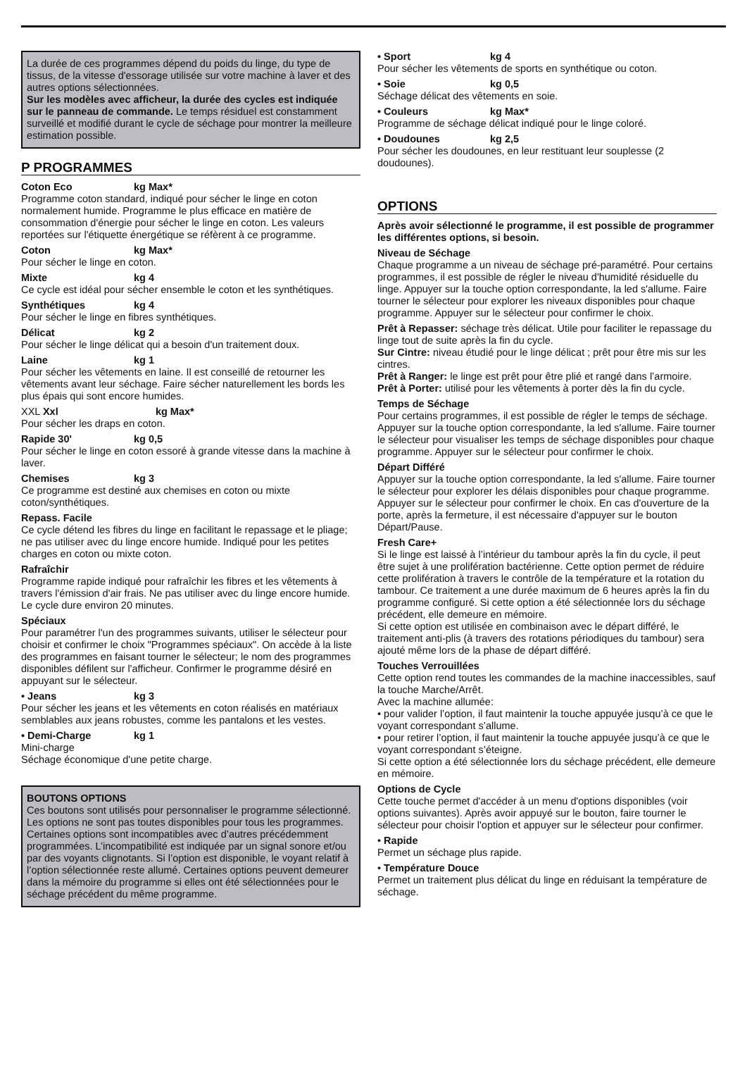La durée de ces programmes dépend du poids du linge, du type de tissus, de la vitesse d'essorage utilisée sur votre machine à laver et des autres options sélectionnées.
Sur les modèles avec afficheur, la durée des cycles est indiquée sur le panneau de commande. Le temps résiduel est constamment surveillé et modifié durant le cycle de séchage pour montrer la meilleure estimation possible.
P PROGRAMMES
Coton Eco kg Max*
Programme coton standard, indiqué pour sécher le linge en coton normalement humide. Programme le plus efficace en matière de consommation d'énergie pour sécher le linge en coton. Les valeurs reportées sur l'étiquette énergétique se réfèrent à ce programme.
Coton kg Max*
Pour sécher le linge en coton.
Mixte kg 4
Ce cycle est idéal pour sécher ensemble le coton et les synthétiques.
Synthétiques kg 4
Pour sécher le linge en fibres synthétiques.
Délicat kg 2
Pour sécher le linge délicat qui a besoin d'un traitement doux.
Laine kg 1
Pour sécher les vêtements en laine. Il est conseillé de retourner les vêtements avant leur séchage. Faire sécher naturellement les bords les plus épais qui sont encore humides.
XXL Xxl kg Max*
Pour sécher les draps en coton.
Rapide 30' kg 0,5
Pour sécher le linge en coton essoré à grande vitesse dans la machine à laver.
Chemises kg 3
Ce programme est destiné aux chemises en coton ou mixte coton/synthétiques.
Repass. Facile
Ce cycle détend les fibres du linge en facilitant le repassage et le pliage; ne pas utiliser avec du linge encore humide. Indiqué pour les petites charges en coton ou mixte coton.
Rafraîchir
Programme rapide indiqué pour rafraîchir les fibres et les vêtements à travers l'émission d'air frais. Ne pas utiliser avec du linge encore humide.
Le cycle dure environ 20 minutes.
Spéciaux
Pour paramétrer l'un des programmes suivants, utiliser le sélecteur pour choisir et confirmer le choix "Programmes spéciaux". On accède à la liste des programmes en faisant tourner le sélecteur; le nom des programmes disponibles défilent sur l'afficheur. Confirmer le programme désiré en appuyant sur le sélecteur.
• Jeans kg 3
Pour sécher les jeans et les vêtements en coton réalisés en matériaux semblables aux jeans robustes, comme les pantalons et les vestes.
• Demi-Charge kg 1
Mini-charge
Séchage économique d'une petite charge.
BOUTONS OPTIONS
Ces boutons sont utilisés pour personnaliser le programme sélectionné.
Les options ne sont pas toutes disponibles pour tous les programmes. Certaines options sont incompatibles avec d’autres précédemment programmées. L’incompatibilité est indiquée par un signal sonore et/ou par des voyants clignotants. Si l’option est disponible, le voyant relatif à l’option sélectionnée reste allumé. Certaines options peuvent demeurer dans la mémoire du programme si elles ont été sélectionnées pour le séchage précédent du même programme.
• Sport kg 4
Pour sécher les vêtements de sports en synthétique ou coton.
• Soie kg 0,5
Séchage délicat des vêtements en soie.
• Couleurs kg Max*
Programme de séchage délicat indiqué pour le linge coloré.
• Doudounes kg 2,5
Pour sécher les doudounes, en leur restituant leur souplesse (2 doudounes).
OPTIONS
Après avoir sélectionné le programme, il est possible de programmer les différentes options, si besoin.
Niveau de Séchage
Chaque programme a un niveau de séchage pré-paramétré. Pour certains programmes, il est possible de régler le niveau d'humidité résiduelle du linge. Appuyer sur la touche option correspondante, la led s'allume. Faire tourner le sélecteur pour explorer les niveaux disponibles pour chaque programme. Appuyer sur le sélecteur pour confirmer le choix.
Prêt à Repasser: séchage très délicat. Utile pour faciliter le repassage du linge tout de suite après la fin du cycle.
Sur Cintre: niveau étudié pour le linge délicat ; prêt pour être mis sur les cintres.
Prêt à Ranger: le linge est prêt pour être plié et rangé dans l’armoire.
Prêt à Porter: utilisé pour les vêtements à porter dès la fin du cycle.
Temps de Séchage
Pour certains programmes, il est possible de régler le temps de séchage. Appuyer sur la touche option correspondante, la led s'allume. Faire tourner le sélecteur pour visualiser les temps de séchage disponibles pour chaque programme. Appuyer sur le sélecteur pour confirmer le choix.
Départ Différé
Appuyer sur la touche option correspondante, la led s'allume. Faire tourner le sélecteur pour explorer les délais disponibles pour chaque programme. Appuyer sur le sélecteur pour confirmer le choix. En cas d'ouverture de la porte, après la fermeture, il est nécessaire d'appuyer sur le bouton Départ/Pause.
Fresh Care+
Si le linge est laissé à l’intérieur du tambour après la fin du cycle, il peut être sujet à une prolifération bactérienne. Cette option permet de réduire cette prolifération à travers le contrôle de la température et la rotation du tambour. Ce traitement a une durée maximum de 6 heures après la fin du programme configuré. Si cette option a été sélectionnée lors du séchage précédent, elle demeure en mémoire.
Si cette option est utilisée en combinaison avec le départ différé, le traitement anti-plis (à travers des rotations périodiques du tambour) sera ajouté même lors de la phase de départ différé.
Touches Verrouillées
Cette option rend toutes les commandes de la machine inaccessibles, sauf la touche Marche/Arrêt.
Avec la machine allumée:
• pour valider l’option, il faut maintenir la touche appuyée jusqu’à ce que le voyant correspondant s’allume.
• pour retirer l’option, il faut maintenir la touche appuyée jusqu’à ce que le voyant correspondant s’éteigne.
Si cette option a été sélectionnée lors du séchage précédent, elle demeure en mémoire.
Options de Cycle
Cette touche permet d'accéder à un menu d'options disponibles (voir options suivantes). Après avoir appuyé sur le bouton, faire tourner le sélecteur pour choisir l'option et appuyer sur le sélecteur pour confirmer.
• Rapide
Permet un séchage plus rapide.
• Température Douce
Permet un traitement plus délicat du linge en réduisant la température de séchage.